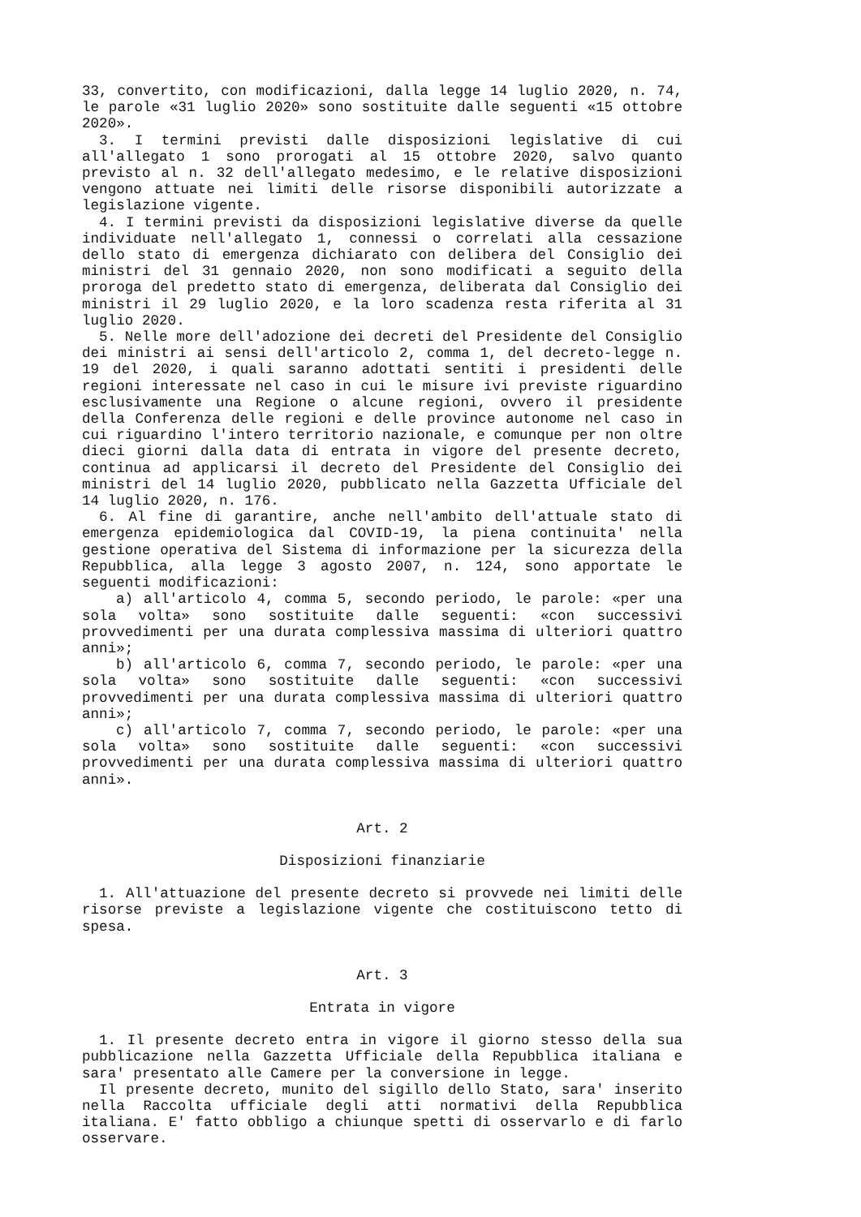33, convertito, con modificazioni, dalla legge 14 luglio 2020, n. 74, le parole «31 luglio 2020» sono sostituite dalle seguenti «15 ottobre 2020».
3. I termini previsti dalle disposizioni legislative di cui all'allegato 1 sono prorogati al 15 ottobre 2020, salvo quanto previsto al n. 32 dell'allegato medesimo, e le relative disposizioni vengono attuate nei limiti delle risorse disponibili autorizzate a legislazione vigente.
4. I termini previsti da disposizioni legislative diverse da quelle individuate nell'allegato 1, connessi o correlati alla cessazione dello stato di emergenza dichiarato con delibera del Consiglio dei ministri del 31 gennaio 2020, non sono modificati a seguito della proroga del predetto stato di emergenza, deliberata dal Consiglio dei ministri il 29 luglio 2020, e la loro scadenza resta riferita al 31 luglio 2020.
5. Nelle more dell'adozione dei decreti del Presidente del Consiglio dei ministri ai sensi dell'articolo 2, comma 1, del decreto-legge n. 19 del 2020, i quali saranno adottati sentiti i presidenti delle regioni interessate nel caso in cui le misure ivi previste riguardino esclusivamente una Regione o alcune regioni, ovvero il presidente della Conferenza delle regioni e delle province autonome nel caso in cui riguardino l'intero territorio nazionale, e comunque per non oltre dieci giorni dalla data di entrata in vigore del presente decreto, continua ad applicarsi il decreto del Presidente del Consiglio dei ministri del 14 luglio 2020, pubblicato nella Gazzetta Ufficiale del 14 luglio 2020, n. 176.
6. Al fine di garantire, anche nell'ambito dell'attuale stato di emergenza epidemiologica dal COVID-19, la piena continuita' nella gestione operativa del Sistema di informazione per la sicurezza della Repubblica, alla legge 3 agosto 2007, n. 124, sono apportate le seguenti modificazioni:
a) all'articolo 4, comma 5, secondo periodo, le parole: «per una sola volta» sono sostituite dalle seguenti: «con successivi provvedimenti per una durata complessiva massima di ulteriori quattro anni»;
b) all'articolo 6, comma 7, secondo periodo, le parole: «per una sola volta» sono sostituite dalle seguenti: «con successivi provvedimenti per una durata complessiva massima di ulteriori quattro anni»;
c) all'articolo 7, comma 7, secondo periodo, le parole: «per una sola volta» sono sostituite dalle seguenti: «con successivi provvedimenti per una durata complessiva massima di ulteriori quattro anni».
Art. 2
Disposizioni finanziarie
1. All'attuazione del presente decreto si provvede nei limiti delle risorse previste a legislazione vigente che costituiscono tetto di spesa.
Art. 3
Entrata in vigore
1. Il presente decreto entra in vigore il giorno stesso della sua pubblicazione nella Gazzetta Ufficiale della Repubblica italiana e sara' presentato alle Camere per la conversione in legge.
Il presente decreto, munito del sigillo dello Stato, sara' inserito nella Raccolta ufficiale degli atti normativi della Repubblica italiana. E' fatto obbligo a chiunque spetti di osservarlo e di farlo osservare.